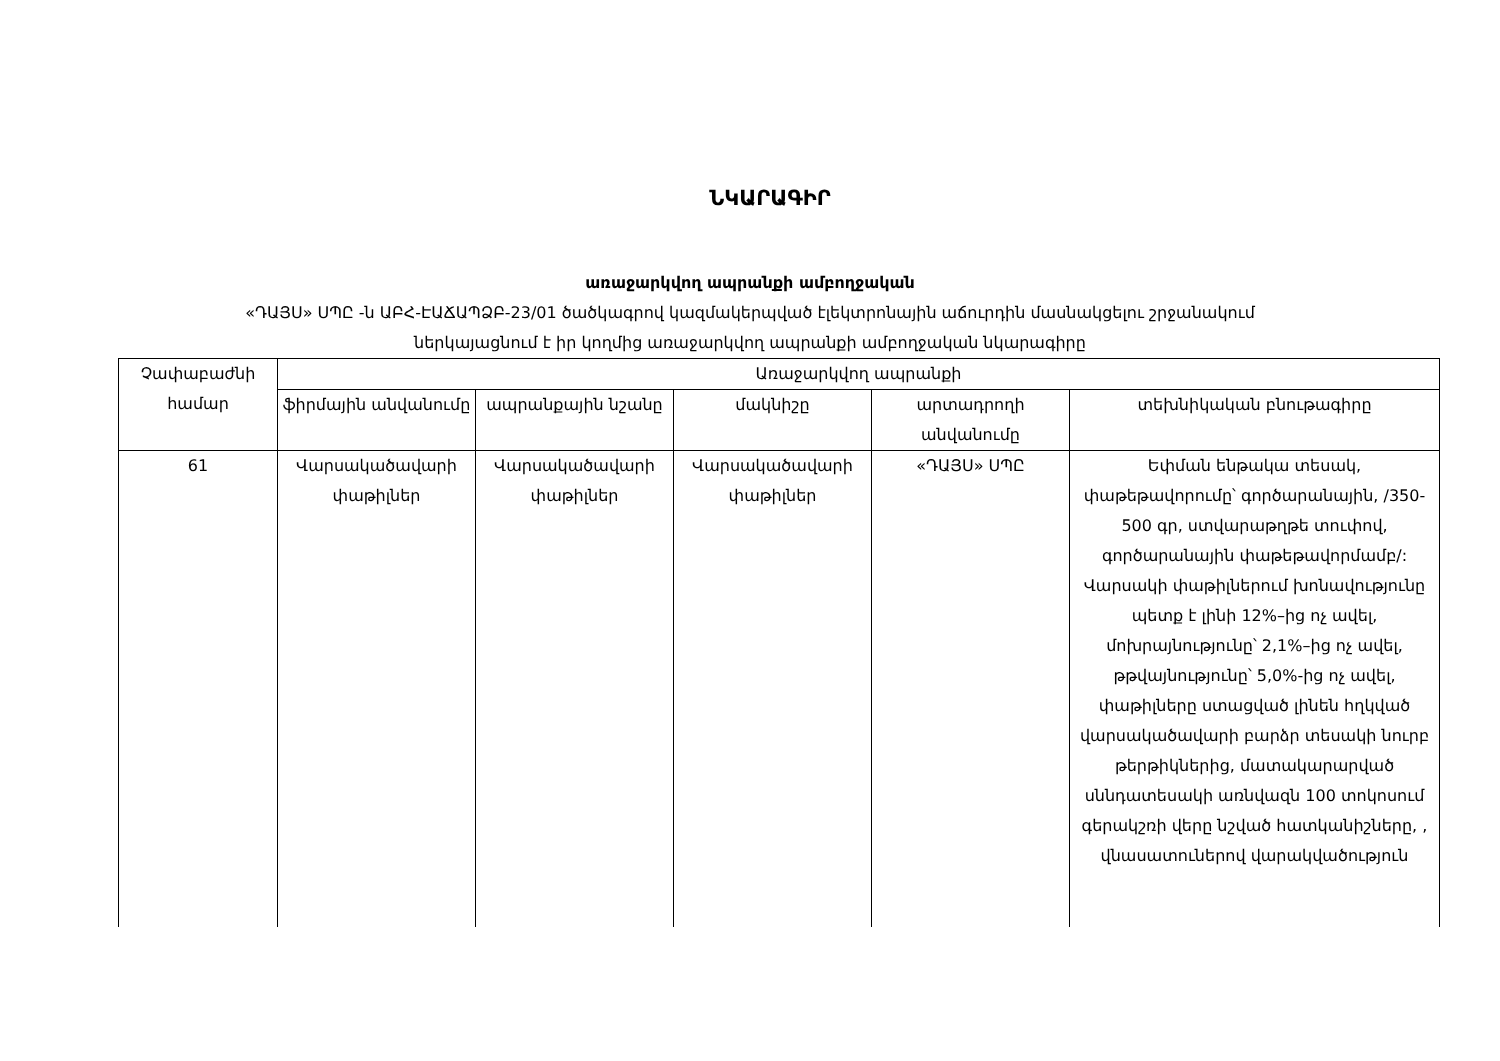ՆԿԱՐԱԳԻՐ
առաջարկվող ապրանքի ամբողջական
«ԴԱՅՍ» ՍՊԸ -ն ԱԲՀ-ԷԱՃԱՊՁԲ-23/01 ծածկագրով կազմակերպված էլեկտրոնային աճուրդին մասնակցելու շրջանակում
ներկայացնում է իր կողմից առաջարկվող ապրանքի ամբողջական նկարագիրը
| Չափաբաժնի համար | Առաջարկվող ապրանքի | | | | |
| --- | --- | --- | --- | --- | --- |
| | ֆիրմային անվանումը | ապրանքային նշանը | մակնիշը | արտադրողի անվանումը | տեխնիկական բնութագիրը |
| 61 | Վարսակածավարի փաթիլներ | Վարսակածավարի փաթիլներ | Վարսակածավարի փաթիլներ | «ԴԱՅՍ» ՍՊԸ | Եփման ենթակա տեսակ, փաթեթավորումը՝ գործարանային, /350-500 գր, ստվարաթղթե տուփով, գործարանային փաթեթավորմամբ/: Վարսակի փաթիլներում խոնավությունը պետք է լինի 12%–ից ոչ ավել, մոխրայնությունը՝ 2,1%–ից ոչ ավել, թթվայնությունը՝ 5,0%-ից ոչ ավել, փաթիլները ստացված լինեն հղկված վարսակածավարի բարձր տեսակի նուրբ թերթիկներից, մատակարարված սննդատեսակի առնվազն 100 տոկոսում գերակշռի վերը նշված հատկանիշները, , վնասատուներով վարակվածություն |